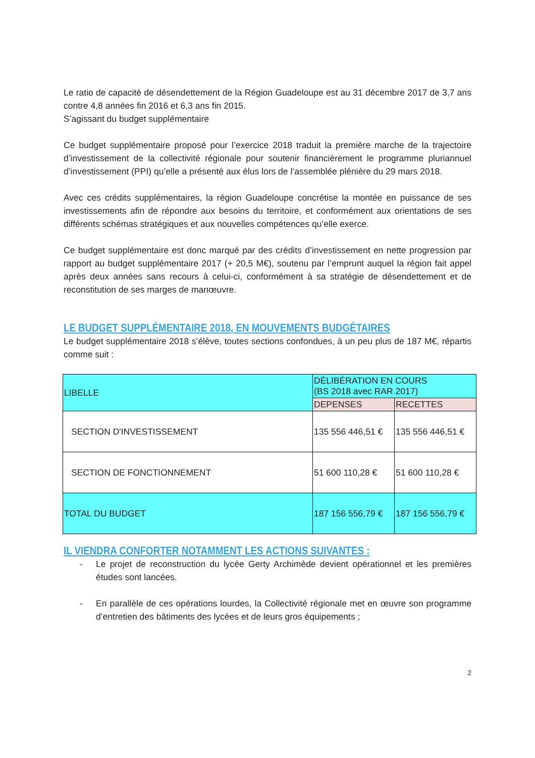Le ratio de capacité de désendettement de la Région Guadeloupe est au 31 décembre 2017 de 3,7 ans contre 4,8 années fin 2016 et 6,3 ans fin 2015.
S’agissant du budget supplémentaire
Ce budget supplémentaire proposé pour l’exercice 2018 traduit la première marche de la trajectoire d’investissement de la collectivité régionale pour soutenir financièrement le programme pluriannuel d’investissement (PPI) qu’elle a présenté aux élus lors de l’assemblée plénière du 29 mars 2018.
Avec ces crédits supplémentaires, la région Guadeloupe concrétise la montée en puissance de ses investissements afin de répondre aux besoins du territoire, et conformément aux orientations de ses différents schémas stratégiques et aux nouvelles compétences qu’elle exerce.
Ce budget supplémentaire est donc marqué par des crédits d’investissement en nette progression par rapport au budget supplémentaire 2017 (+ 20,5 M€), soutenu par l’emprunt auquel la région fait appel après deux années sans recours à celui-ci, conformément à sa stratégie de désendettement et de reconstitution de ses marges de manœuvre.
LE BUDGET SUPPLÉMENTAIRE 2018, EN MOUVEMENTS BUDGÉTAIRES
Le budget supplémentaire 2018 s’élève, toutes sections confondues, à un peu plus de 187 M€, répartis comme suit :
| LIBELLE | DÉLIBÉRATION EN COURS (BS 2018 avec RAR 2017) | |
| | DEPENSES | RECETTES |
| SECTION D'INVESTISSEMENT | 135 556 446,51 € | 135 556 446,51 € |
| SECTION DE FONCTIONNEMENT | 51 600 110,28 € | 51 600 110,28 € |
| TOTAL DU BUDGET | 187 156 556,79 € | 187 156 556,79 € |
IL VIENDRA CONFORTER NOTAMMENT LES ACTIONS SUIVANTES :
- Le projet de reconstruction du lycée Gerty Archimède devient opérationnel et les premières études sont lancées.
- En parallèle de ces opérations lourdes, la Collectivité régionale met en œuvre son programme d’entretien des bâtiments des lycées et de leurs gros équipements ;
2